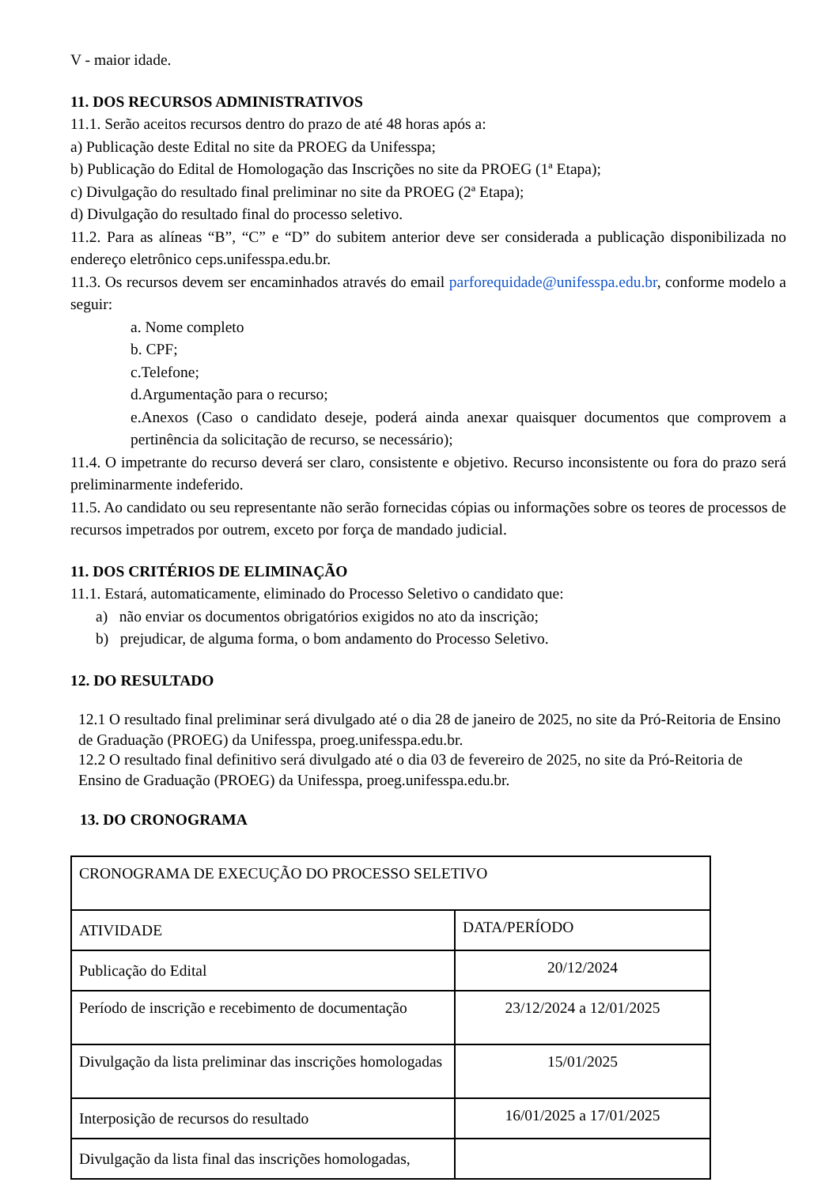V - maior idade.
11. DOS RECURSOS ADMINISTRATIVOS
11.1. Serão aceitos recursos dentro do prazo de até 48 horas após a:
a) Publicação deste Edital no site da PROEG da Unifesspa;
b) Publicação do Edital de Homologação das Inscrições no site da PROEG (1ª Etapa);
c) Divulgação do resultado final preliminar no site da PROEG (2ª Etapa);
d) Divulgação do resultado final do processo seletivo.
11.2. Para as alíneas “B”, “C” e “D” do subitem anterior deve ser considerada a publicação disponibilizada no endereço eletrônico ceps.unifesspa.edu.br.
11.3. Os recursos devem ser encaminhados através do email parforequidade@unifesspa.edu.br, conforme modelo a seguir:
a. Nome completo
b. CPF;
c.Telefone;
d.Argumentação para o recurso;
e.Anexos (Caso o candidato deseje, poderá ainda anexar quaisquer documentos que comprovem a pertinência da solicitação de recurso, se necessário);
11.4. O impetrante do recurso deverá ser claro, consistente e objetivo. Recurso inconsistente ou fora do prazo será preliminarmente indeferido.
11.5. Ao candidato ou seu representante não serão fornecidas cópias ou informações sobre os teores de processos de recursos impetrados por outrem, exceto por força de mandado judicial.
11. DOS CRITÉRIOS DE ELIMINAÇÃO
11.1. Estará, automaticamente, eliminado do Processo Seletivo o candidato que:
a) não enviar os documentos obrigatórios exigidos no ato da inscrição;
b) prejudicar, de alguma forma, o bom andamento do Processo Seletivo.
12. DO RESULTADO
12.1 O resultado final preliminar será divulgado até o dia 28 de janeiro de 2025, no site da Pró-Reitoria de Ensino de Graduação (PROEG) da Unifesspa, proeg.unifesspa.edu.br.
12.2 O resultado final definitivo será divulgado até o dia 03 de fevereiro de 2025, no site da Pró-Reitoria de Ensino de Graduação (PROEG) da Unifesspa, proeg.unifesspa.edu.br.
13. DO CRONOGRAMA
| CRONOGRAMA DE EXECUÇÃO DO PROCESSO SELETIVO | |
| ATIVIDADE | DATA/PERÍODO |
| Publicação do Edital | 20/12/2024 |
| Período de inscrição e recebimento de documentação | 23/12/2024 a 12/01/2025 |
| Divulgação da lista preliminar das inscrições homologadas | 15/01/2025 |
| Interposição de recursos do resultado | 16/01/2025 a 17/01/2025 |
| Divulgação da lista final das inscrições homologadas, | |